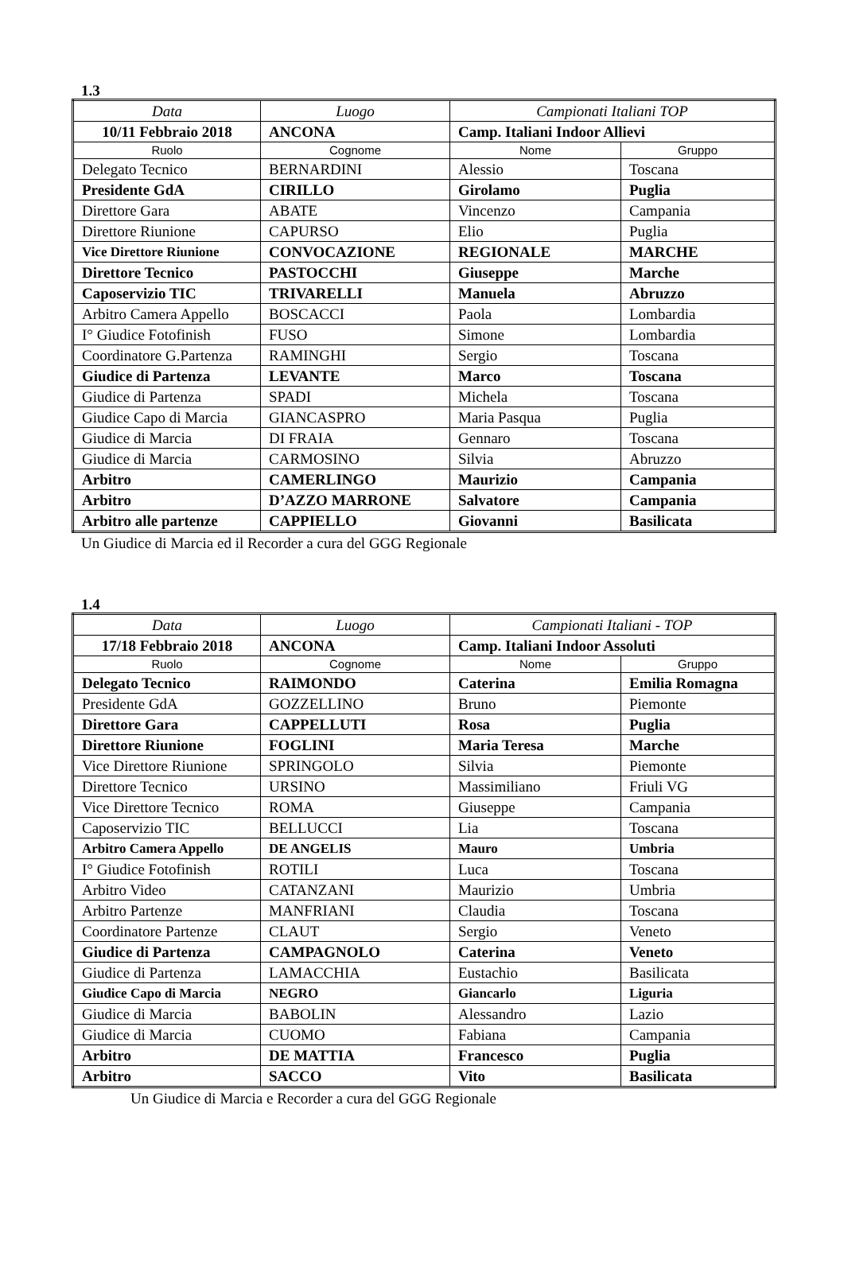1.3
| Data | Luogo | Campionati Italiani TOP | |
| 10/11 Febbraio 2018 | ANCONA | Camp. Italiani Indoor Allievi | |
| Ruolo | Cognome | Nome | Gruppo |
| Delegato Tecnico | BERNARDINI | Alessio | Toscana |
| Presidente GdA | CIRILLO | Girolamo | Puglia |
| Direttore Gara | ABATE | Vincenzo | Campania |
| Direttore Riunione | CAPURSO | Elio | Puglia |
| Vice Direttore Riunione | CONVOCAZIONE | REGIONALE | MARCHE |
| Direttore Tecnico | PASTOCCHI | Giuseppe | Marche |
| Caposervizio TIC | TRIVARELLI | Manuela | Abruzzo |
| Arbitro Camera Appello | BOSCACCI | Paola | Lombardia |
| I° Giudice Fotofinish | FUSO | Simone | Lombardia |
| Coordinatore G.Partenza | RAMINGHI | Sergio | Toscana |
| Giudice di Partenza | LEVANTE | Marco | Toscana |
| Giudice di Partenza | SPADI | Michela | Toscana |
| Giudice Capo di Marcia | GIANCASPRO | Maria Pasqua | Puglia |
| Giudice di Marcia | DI FRAIA | Gennaro | Toscana |
| Giudice di Marcia | CARMOSINO | Silvia | Abruzzo |
| Arbitro | CAMERLINGO | Maurizio | Campania |
| Arbitro | D’AZZO MARRONE | Salvatore | Campania |
| Arbitro alle partenze | CAPPIELLO | Giovanni | Basilicata |
Un Giudice di Marcia ed il Recorder a cura del GGG Regionale
1.4
| Data | Luogo | Campionati Italiani - TOP | |
| 17/18 Febbraio 2018 | ANCONA | Camp. Italiani Indoor Assoluti | |
| Ruolo | Cognome | Nome | Gruppo |
| Delegato Tecnico | RAIMONDO | Caterina | Emilia Romagna |
| Presidente GdA | GOZZELLINO | Bruno | Piemonte |
| Direttore Gara | CAPPELLUTI | Rosa | Puglia |
| Direttore Riunione | FOGLINI | Maria Teresa | Marche |
| Vice Direttore Riunione | SPRINGOLO | Silvia | Piemonte |
| Direttore Tecnico | URSINO | Massimiliano | Friuli VG |
| Vice Direttore Tecnico | ROMA | Giuseppe | Campania |
| Caposervizio TIC | BELLUCCI | Lia | Toscana |
| Arbitro Camera Appello | DE ANGELIS | Mauro | Umbria |
| I° Giudice Fotofinish | ROTILI | Luca | Toscana |
| Arbitro Video | CATANZANI | Maurizio | Umbria |
| Arbitro Partenze | MANFRIANI | Claudia | Toscana |
| Coordinatore Partenze | CLAUT | Sergio | Veneto |
| Giudice di Partenza | CAMPAGNOLO | Caterina | Veneto |
| Giudice di Partenza | LAMACCHIA | Eustachio | Basilicata |
| Giudice Capo di Marcia | NEGRO | Giancarlo | Liguria |
| Giudice di Marcia | BABOLIN | Alessandro | Lazio |
| Giudice di Marcia | CUOMO | Fabiana | Campania |
| Arbitro | DE MATTIA | Francesco | Puglia |
| Arbitro | SACCO | Vito | Basilicata |
Un Giudice di Marcia e Recorder a cura del GGG Regionale